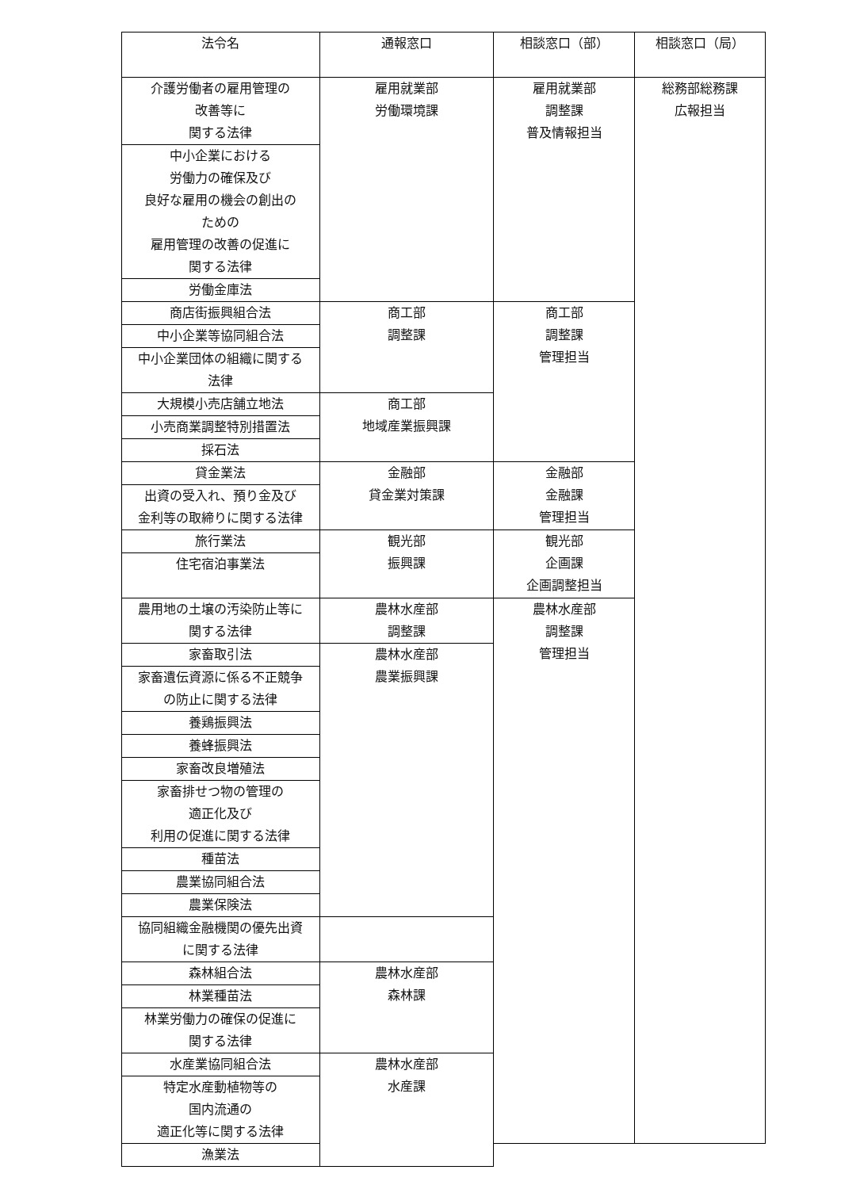| 法令名 | 通報窓口 | 相談窓口（部） | 相談窓口（局） |
| --- | --- | --- | --- |
| 介護労働者の雇用管理の 改善等に 関する法律 | 雇用就業部 労働環境課 | 雇用就業部 調整課 普及情報担当 | 総務部総務課 広報担当 |
| 中小企業における 労働力の確保及び 良好な雇用の機会の創出の ための 雇用管理の改善の促進に 関する法律 | | | |
| 労働金庫法 | | | |
| 商店街振興組合法 | 商工部 調整課 | 商工部 調整課 管理担当 | |
| 中小企業等協同組合法 | | | |
| 中小企業団体の組織に関する 法律 | | | |
| 大規模小売店舗立地法 | 商工部 地域産業振興課 | | |
| 小売商業調整特別措置法 | | | |
| 採石法 | | | |
| 貸金業法 | 金融部 貸金業対策課 | 金融部 金融課 管理担当 | |
| 出資の受入れ、預り金及び 金利等の取締りに関する法律 | | | |
| 旅行業法 | 観光部 振興課 | 観光部 企画課 企画調整担当 | |
| 住宅宿泊事業法 | | | |
| 農用地の土壌の汚染防止等に 関する法律 | 農林水産部 調整課 | 農林水産部 調整課 管理担当 | |
| 家畜取引法 | 農林水産部 農業振興課 | | |
| 家畜遺伝資源に係る不正競争 の防止に関する法律 | | | |
| 養鶏振興法 | | | |
| 養蜂振興法 | | | |
| 家畜改良増殖法 | | | |
| 家畜排せつ物の管理の 適正化及び 利用の促進に関する法律 | | | |
| 種苗法 | | | |
| 農業協同組合法 | | | |
| 農業保険法 | | | |
| 協同組織金融機関の優先出資 に関する法律 | | | |
| 森林組合法 | 農林水産部 森林課 | | |
| 林業種苗法 | | | |
| 林業労働力の確保の促進に 関する法律 | | | |
| 水産業協同組合法 | 農林水産部 水産課 | | |
| 特定水産動植物等の 国内流通の 適正化等に関する法律 | | | |
| 漁業法 | | | |